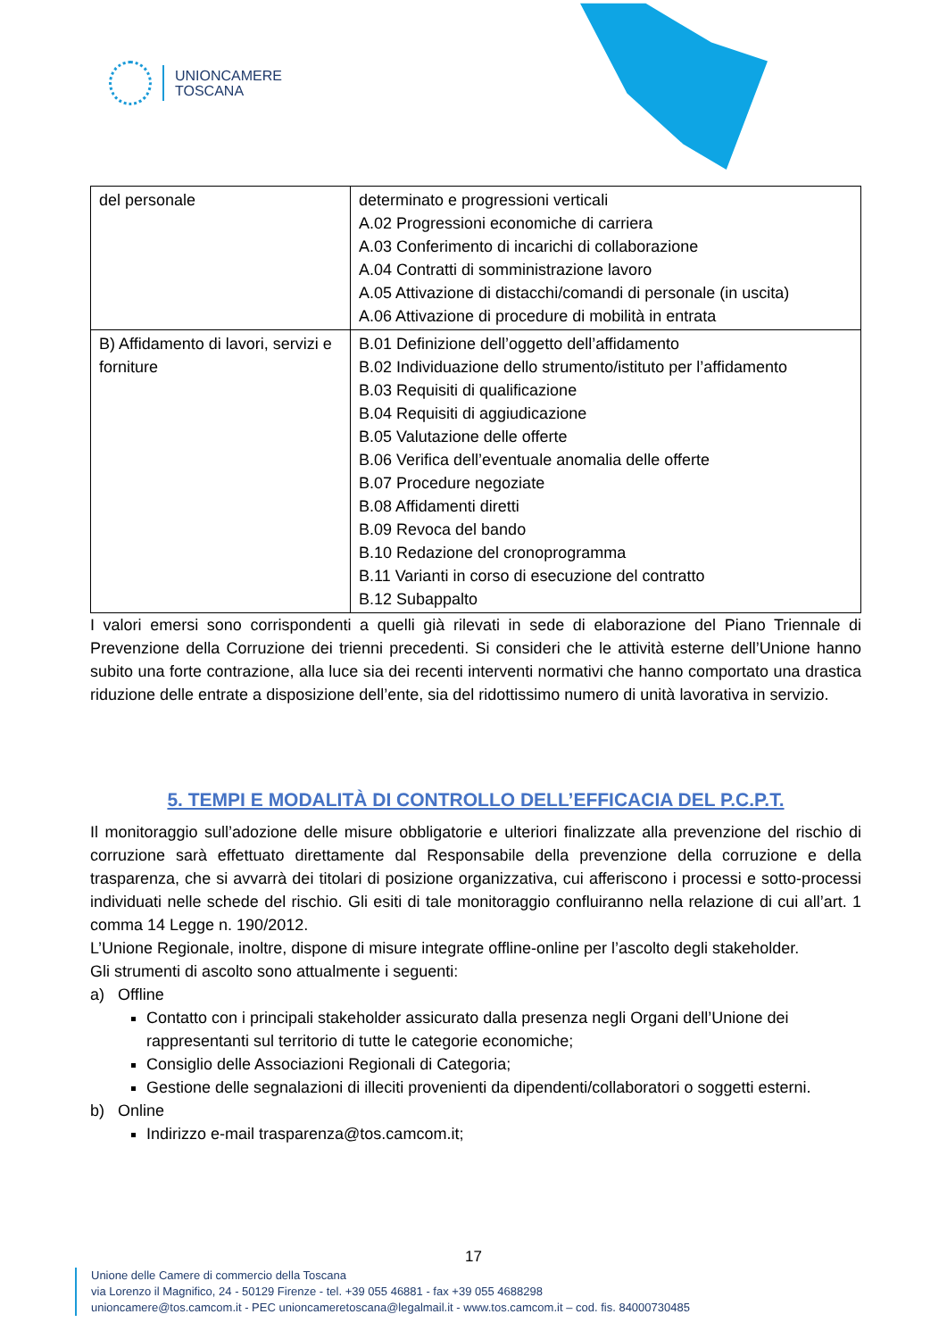UNIONCAMERE
TOSCANA
| del personale | determinato e progressioni verticali A.02 Progressioni economiche di carriera A.03 Conferimento di incarichi di collaborazione A.04 Contratti di somministrazione lavoro A.05 Attivazione di distacchi/comandi di personale (in uscita) A.06 Attivazione di procedure di mobilità in entrata |
| B) Affidamento di lavori, servizi e forniture | B.01 Definizione dell’oggetto dell’affidamento B.02 Individuazione dello strumento/istituto per l’affidamento B.03 Requisiti di qualificazione B.04 Requisiti di aggiudicazione B.05 Valutazione delle offerte B.06 Verifica dell’eventuale anomalia delle offerte B.07 Procedure negoziate B.08 Affidamenti diretti B.09 Revoca del bando B.10 Redazione del cronoprogramma B.11 Varianti in corso di esecuzione del contratto B.12 Subappalto |
I valori emersi sono corrispondenti a quelli già rilevati in sede di elaborazione del Piano Triennale di Prevenzione della Corruzione dei trienni precedenti. Si consideri che le attività esterne dell’Unione hanno subito una forte contrazione, alla luce sia dei recenti interventi normativi che hanno comportato una drastica riduzione delle entrate a disposizione dell’ente, sia del ridottissimo numero di unità lavorativa in servizio.
5. TEMPI E MODALITÀ DI CONTROLLO DELL’EFFICACIA DEL P.C.P.T.
Il monitoraggio sull’adozione delle misure obbligatorie e ulteriori finalizzate alla prevenzione del rischio di corruzione sarà effettuato direttamente dal Responsabile della prevenzione della corruzione e della trasparenza, che si avvarrà dei titolari di posizione organizzativa, cui afferiscono i processi e sotto-processi individuati nelle schede del rischio. Gli esiti di tale monitoraggio confluiranno nella relazione di cui all’art. 1 comma 14 Legge n. 190/2012.
L’Unione Regionale, inoltre, dispone di misure integrate offline-online per l’ascolto degli stakeholder.
Gli strumenti di ascolto sono attualmente i seguenti:
a) Offline
Contatto con i principali stakeholder assicurato dalla presenza negli Organi dell’Unione dei rappresentanti sul territorio di tutte le categorie economiche;
Consiglio delle Associazioni Regionali di Categoria;
Gestione delle segnalazioni di illeciti provenienti da dipendenti/collaboratori o soggetti esterni.
b) Online
Indirizzo e-mail trasparenza@tos.camcom.it;
17
Unione delle Camere di commercio della Toscana
via Lorenzo il Magnifico, 24 - 50129 Firenze - tel. +39 055 46881 - fax +39 055 4688298
unioncamere@tos.camcom.it - PEC unioncameretoscana@legalmail.it - www.tos.camcom.it – cod. fis. 84000730485